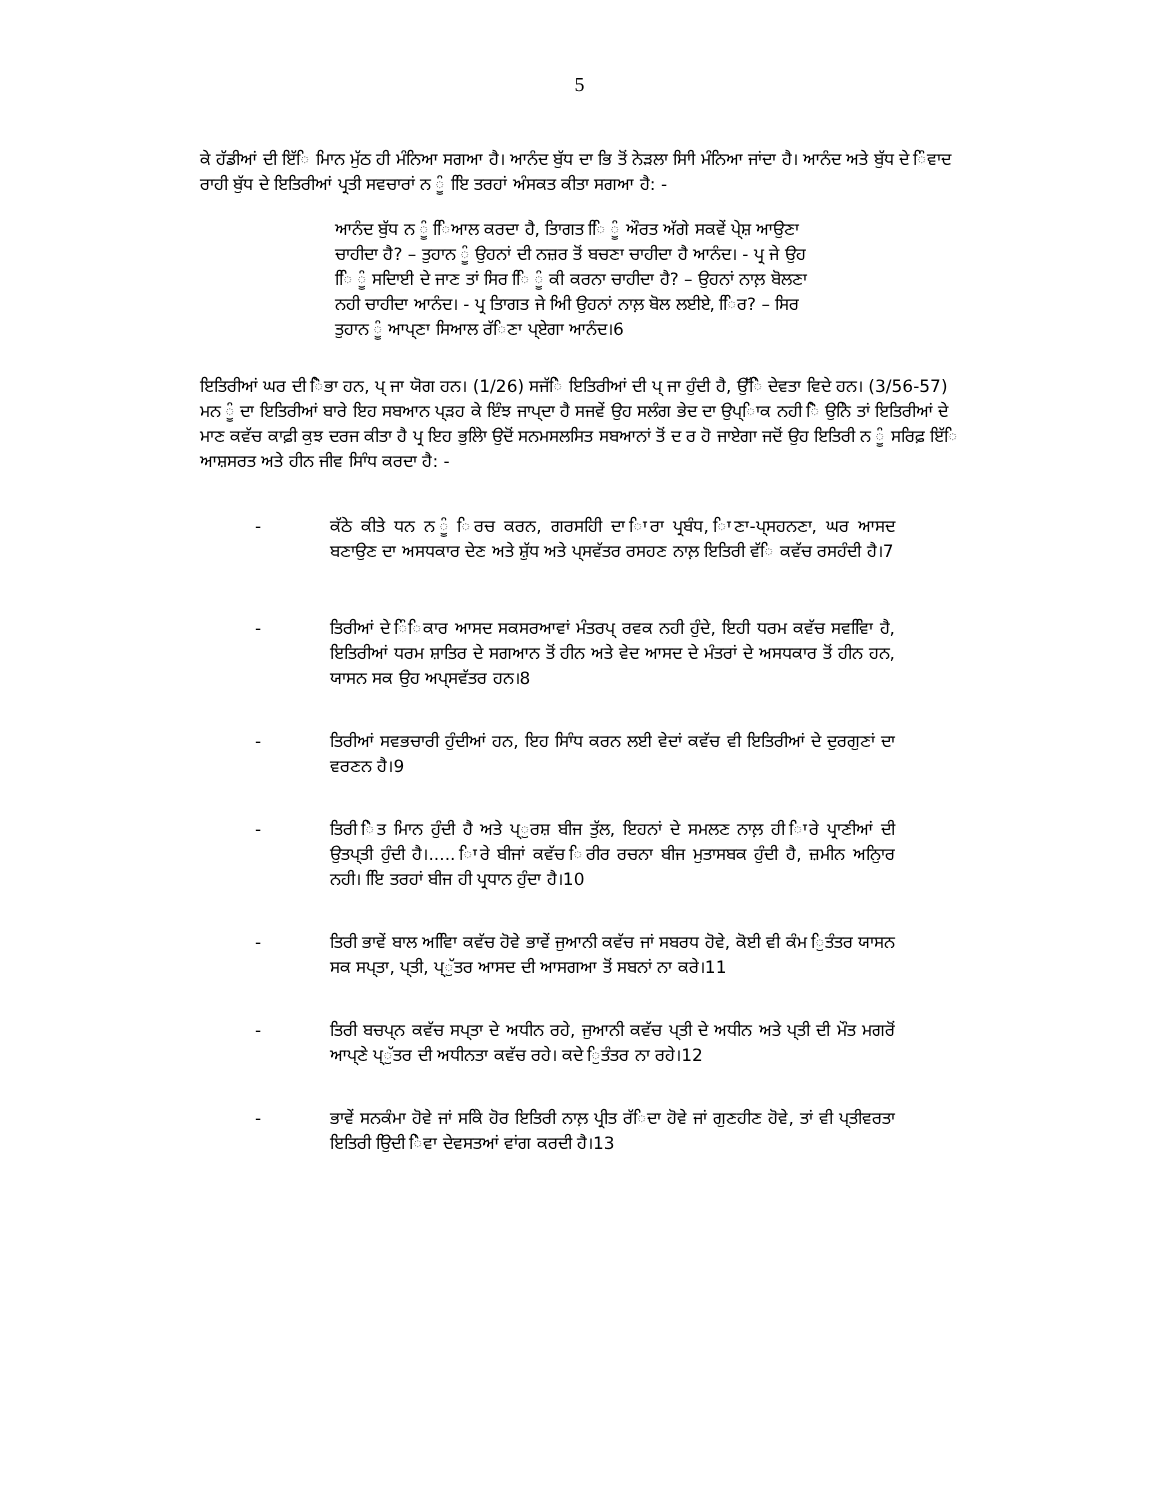5
ਕੇ ਹੱਡੀਆਂ ਦੀ ਇੱਿ ਮਿਾਨ ਮੁੱਠ ਹੀ ਮੰਨਿਆ ਸਗਆ ਹੈ। ਆਨੰਦ ਬੁੱਧ ਦਾ ਭਿ ਤੋਂ ਨੇੜਲਾ ਸਾਿੀ ਮੰਨਿਆ ਜਾਂਦਾ ਹੈ। ਆਨੰਦ ਅਤੇ ਬੁੱਧ ਦੇ ਿੰਵਾਦ ਰਾਹੀ ਬੁੱਧ ਦੇ ਇਤਿਰੀਆਂ ਪ੍ਰਤੀ ਸਵਚਾਰਾਂ ਨ ੂੰ ਇਿ ਤਰਹਾਂ ਅੰਸਕਤ ਕੀਤਾ ਸਗਆ ਹੈ: -
ਆਨੰਦ ਬੁੱਧ ਨ ੂੰ ਿਿਆਲ ਕਰਦਾ ਹੈ, ਤਿਾਗਤ ਿਿ ੂੰ ਔਰਤ ਅੱਗੇ ਸਕਵੇਂ ਪੇ੍ਸ਼ ਆਉਣਾ ਚਾਹੀਦਾ ਹੈ? – ਤੁਹਾਨ ੂੰ ਉਹਨਾਂ ਦੀ ਨਜ਼ਰ ਤੋਂ ਬਚਣਾ ਚਾਹੀਦਾ ਹੈ ਆਨੰਦ। - ਪ੍ਰ ਜੇ ਉਹ ਿਿ ੂੰ ਸਦਿਾਈ ਦੇ ਜਾਣ ਤਾਂ ਸਿਰ ਿਿ ੂੰ ਕੀ ਕਰਨਾ ਚਾਹੀਦਾ ਹੈ? – ਉਹਨਾਂ ਨਾਲ਼ ਬੋਲਣਾ ਨਹੀ ਚਾਹੀਦਾ ਆਨੰਦ। - ਪ੍ਰ ਤਿਾਗਤ ਜੇ ਅਿੀ ਉਹਨਾਂ ਨਾਲ਼ ਬੋਲ ਲਈਏ, ਿਿਰ? – ਸਿਰ ਤੁਹਾਨ ੂੰ ਆਪ੍ਣਾ ਸਿਆਲ ਰੱਿਣਾ ਪ੍ਏਗਾ ਆਨੰਦ।6
ਇਤਿਰੀਆਂ ਘਰ ਦੀ ਿੋਭਾ ਹਨ, ਪ੍ ਜਾ ਯੋਗ ਹਨ। (1/26) ਸਜੱਿੇ ਇਤਿਰੀਆਂ ਦੀ ਪ੍ ਜਾ ਹੁੰਦੀ ਹੈ, ਉੱਿੇ ਦੇਵਤਾ ਵਿਦੇ ਹਨ। (3/56-57) ਮਨ ੂੰ ਦਾ ਇਤਿਰੀਆਂ ਬਾਰੇ ਇਹ ਸਬਆਨ ਪ੍ੜਹ ਕੇ ਇੰਝ ਜਾਪ੍ਦਾ ਹੈ ਸਜਵੇਂ ਉਹ ਸਲੰਗ ਭੇਦ ਦਾ ਉਪ੍ਾਿਕ ਨਹੀ ਿੋ ਉਨਿੇ ਤਾਂ ਇਤਿਰੀਆਂ ਦੇ ਮਾਣ ਕਵੱਚ ਕਾਫ਼ੀ ਕੁਝ ਦਰਜ ਕੀਤਾ ਹੈ ਪ੍ਰ ਇਹ ਭੁਲੇਿਾ ਉਦੋਂ ਸਨਮਸਲਸਿਤ ਸਬਆਨਾਂ ਤੋਂ ਦ ਰ ਹੋ ਜਾਏਗਾ ਜਦੋਂ ਉਹ ਇਤਿਰੀ ਨ ੂੰ ਸਰਿਫ਼ ਇੱਿ ਆਸ਼ਸਰਤ ਅਤੇ ਹੀਨ ਜੀਵ ਸਾਿੰਧ ਕਰਦਾ ਹੈ: -
- ਕੱਠੇ ਕੀਤੇ ਧਨ ਨ ੂੰ ਿਰਚ ਕਰਨ, ਗਰਸਹਿੀ ਦਾ ਿਾਰਾ ਪ੍ਰਬੰਧ, ਿਾਣਾ-ਪ੍ਸਹਨਣਾ, ਘਰ ਆਸਦ ਬਣਾਉਣ ਦਾ ਅਸਧਕਾਰ ਦੇਣ ਅਤੇ ਸ਼ੁੱਧ ਅਤੇ ਪ੍ਸਵੱਤਰ ਰਸਹਣ ਨਾਲ਼ ਇਤਿਰੀ ਵੱਿ ਕਵੱਚ ਰਸਹੰਦੀ ਹੈ।7
- ਤਿਰੀਆਂ ਦੇ ਿੰਿਕਾਰ ਆਸਦ ਸਕਸਰਆਵਾਂ ਮੰਤਰਪ੍ ਰਵਕ ਨਹੀ ਹੁੰਦੇ, ਇਹੀ ਧਰਮ ਕਵੱਚ ਸਵਵਿਿਾ ਹੈ, ਇਤਿਰੀਆਂ ਧਰਮ ਸ਼ਾਤਿਰ ਦੇ ਸਗਆਨ ਤੋਂ ਹੀਨ ਅਤੇ ਵੇਦ ਆਸਦ ਦੇ ਮੰਤਰਾਂ ਦੇ ਅਸਧਕਾਰ ਤੋਂ ਹੀਨ ਹਨ, ਯਾਸਨ ਸਕ ਉਹ ਅਪ੍ਸਵੱਤਰ ਹਨ।8
- ਤਿਰੀਆਂ ਸਵਭਚਾਰੀ ਹੁੰਦੀਆਂ ਹਨ, ਇਹ ਸਾਿੰਧ ਕਰਨ ਲਈ ਵੇਦਾਂ ਕਵੱਚ ਵੀ ਇਤਿਰੀਆਂ ਦੇ ਦੁਰਗੁਣਾਂ ਦਾ ਵਰਣਨ ਹੈ।9
- ਤਿਰੀ ਿੇਤ ਮਿਾਨ ਹੁੰਦੀ ਹੈ ਅਤੇ ਪ੍ੁਰਸ਼ ਬੀਜ ਤੁੱਲ, ਇਹਨਾਂ ਦੇ ਸਮਲਣ ਨਾਲ਼ ਹੀ ਿਾਰੇ ਪ੍ਰਾਣੀਆਂ ਦੀ ਉਤਪ੍ਤੀ ਹੁੰਦੀ ਹੈ।..... ਿਾਰੇ ਬੀਜਾਂ ਕਵੱਚ ਿਰੀਰ ਰਚਨਾ ਬੀਜ ਮੁਤਾਸਬਕ ਹੁੰਦੀ ਹੈ, ਜ਼ਮੀਨ ਅਨੁਿਾਰ ਨਹੀ। ਇਿ ਤਰਹਾਂ ਬੀਜ ਹੀ ਪ੍ਰਧਾਨ ਹੁੰਦਾ ਹੈ।10
- ਤਿਰੀ ਭਾਵੇਂ ਬਾਲ ਅਵਿਿਾ ਕਵੱਚ ਹੋਵੇ ਭਾਵੇਂ ਜੁਆਨੀ ਕਵੱਚ ਜਾਂ ਸਬਰਧ ਹੋਵੇ, ਕੋਈ ਵੀ ਕੰਮ ਿੁਤੰਤਰ ਯਾਸਨ ਸਕ ਸਪ੍ਤਾ, ਪ੍ਤੀ, ਪ੍ੁੱਤਰ ਆਸਦ ਦੀ ਆਸਗਆ ਤੋਂ ਸਬਨਾਂ ਨਾ ਕਰੇ।11
- ਤਿਰੀ ਬਚਪ੍ਨ ਕਵੱਚ ਸਪ੍ਤਾ ਦੇ ਅਧੀਨ ਰਹੇ, ਜੁਆਨੀ ਕਵੱਚ ਪ੍ਤੀ ਦੇ ਅਧੀਨ ਅਤੇ ਪ੍ਤੀ ਦੀ ਮੌਤ ਮਗਰੋਂ ਆਪ੍ਣੇ ਪ੍ੁੱਤਰ ਦੀ ਅਧੀਨਤਾ ਕਵੱਚ ਰਹੇ। ਕਦੇ ਿੁਤੰਤਰ ਨਾ ਰਹੇ।12
- ਭਾਵੇਂ ਸਨਕੰਮਾ ਹੋਵੇ ਜਾਂ ਸਕਿੇ ਹੋਰ ਇਤਿਰੀ ਨਾਲ਼ ਪ੍ਰੀਤ ਰੱਿਦਾ ਹੋਵੇ ਜਾਂ ਗੁਣਹੀਣ ਹੋਵੇ, ਤਾਂ ਵੀ ਪ੍ਤੀਵਰਤਾ ਇਤਿਰੀ ਉਿਦੀ ਿੇਵਾ ਦੇਵਸਤਆਂ ਵਾਂਗ ਕਰਦੀ ਹੈ।13